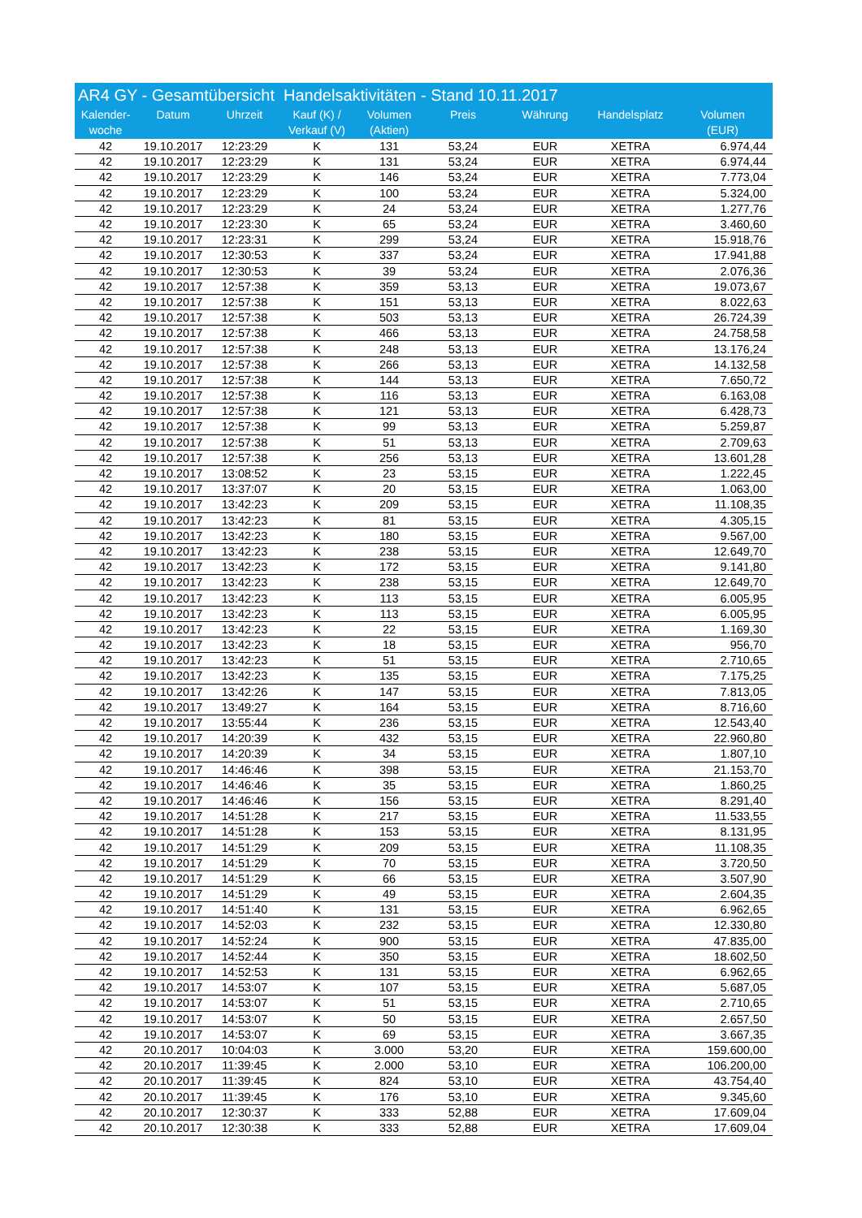AR4 GY - Gesamtübersicht Handelsaktivitäten - Stand 10.11.2017
| Kalender- woche | Datum | Uhrzeit | Kauf (K) / Verkauf (V) | Volumen (Aktien) | Preis | Währung | Handelsplatz | Volumen (EUR) |
| --- | --- | --- | --- | --- | --- | --- | --- | --- |
| 42 | 19.10.2017 | 12:23:29 | K | 131 | 53,24 | EUR | XETRA | 6.974,44 |
| 42 | 19.10.2017 | 12:23:29 | K | 131 | 53,24 | EUR | XETRA | 6.974,44 |
| 42 | 19.10.2017 | 12:23:29 | K | 146 | 53,24 | EUR | XETRA | 7.773,04 |
| 42 | 19.10.2017 | 12:23:29 | K | 100 | 53,24 | EUR | XETRA | 5.324,00 |
| 42 | 19.10.2017 | 12:23:29 | K | 24 | 53,24 | EUR | XETRA | 1.277,76 |
| 42 | 19.10.2017 | 12:23:30 | K | 65 | 53,24 | EUR | XETRA | 3.460,60 |
| 42 | 19.10.2017 | 12:23:31 | K | 299 | 53,24 | EUR | XETRA | 15.918,76 |
| 42 | 19.10.2017 | 12:30:53 | K | 337 | 53,24 | EUR | XETRA | 17.941,88 |
| 42 | 19.10.2017 | 12:30:53 | K | 39 | 53,24 | EUR | XETRA | 2.076,36 |
| 42 | 19.10.2017 | 12:57:38 | K | 359 | 53,13 | EUR | XETRA | 19.073,67 |
| 42 | 19.10.2017 | 12:57:38 | K | 151 | 53,13 | EUR | XETRA | 8.022,63 |
| 42 | 19.10.2017 | 12:57:38 | K | 503 | 53,13 | EUR | XETRA | 26.724,39 |
| 42 | 19.10.2017 | 12:57:38 | K | 466 | 53,13 | EUR | XETRA | 24.758,58 |
| 42 | 19.10.2017 | 12:57:38 | K | 248 | 53,13 | EUR | XETRA | 13.176,24 |
| 42 | 19.10.2017 | 12:57:38 | K | 266 | 53,13 | EUR | XETRA | 14.132,58 |
| 42 | 19.10.2017 | 12:57:38 | K | 144 | 53,13 | EUR | XETRA | 7.650,72 |
| 42 | 19.10.2017 | 12:57:38 | K | 116 | 53,13 | EUR | XETRA | 6.163,08 |
| 42 | 19.10.2017 | 12:57:38 | K | 121 | 53,13 | EUR | XETRA | 6.428,73 |
| 42 | 19.10.2017 | 12:57:38 | K | 99 | 53,13 | EUR | XETRA | 5.259,87 |
| 42 | 19.10.2017 | 12:57:38 | K | 51 | 53,13 | EUR | XETRA | 2.709,63 |
| 42 | 19.10.2017 | 12:57:38 | K | 256 | 53,13 | EUR | XETRA | 13.601,28 |
| 42 | 19.10.2017 | 13:08:52 | K | 23 | 53,15 | EUR | XETRA | 1.222,45 |
| 42 | 19.10.2017 | 13:37:07 | K | 20 | 53,15 | EUR | XETRA | 1.063,00 |
| 42 | 19.10.2017 | 13:42:23 | K | 209 | 53,15 | EUR | XETRA | 11.108,35 |
| 42 | 19.10.2017 | 13:42:23 | K | 81 | 53,15 | EUR | XETRA | 4.305,15 |
| 42 | 19.10.2017 | 13:42:23 | K | 180 | 53,15 | EUR | XETRA | 9.567,00 |
| 42 | 19.10.2017 | 13:42:23 | K | 238 | 53,15 | EUR | XETRA | 12.649,70 |
| 42 | 19.10.2017 | 13:42:23 | K | 172 | 53,15 | EUR | XETRA | 9.141,80 |
| 42 | 19.10.2017 | 13:42:23 | K | 238 | 53,15 | EUR | XETRA | 12.649,70 |
| 42 | 19.10.2017 | 13:42:23 | K | 113 | 53,15 | EUR | XETRA | 6.005,95 |
| 42 | 19.10.2017 | 13:42:23 | K | 113 | 53,15 | EUR | XETRA | 6.005,95 |
| 42 | 19.10.2017 | 13:42:23 | K | 22 | 53,15 | EUR | XETRA | 1.169,30 |
| 42 | 19.10.2017 | 13:42:23 | K | 18 | 53,15 | EUR | XETRA | 956,70 |
| 42 | 19.10.2017 | 13:42:23 | K | 51 | 53,15 | EUR | XETRA | 2.710,65 |
| 42 | 19.10.2017 | 13:42:23 | K | 135 | 53,15 | EUR | XETRA | 7.175,25 |
| 42 | 19.10.2017 | 13:42:26 | K | 147 | 53,15 | EUR | XETRA | 7.813,05 |
| 42 | 19.10.2017 | 13:49:27 | K | 164 | 53,15 | EUR | XETRA | 8.716,60 |
| 42 | 19.10.2017 | 13:55:44 | K | 236 | 53,15 | EUR | XETRA | 12.543,40 |
| 42 | 19.10.2017 | 14:20:39 | K | 432 | 53,15 | EUR | XETRA | 22.960,80 |
| 42 | 19.10.2017 | 14:20:39 | K | 34 | 53,15 | EUR | XETRA | 1.807,10 |
| 42 | 19.10.2017 | 14:46:46 | K | 398 | 53,15 | EUR | XETRA | 21.153,70 |
| 42 | 19.10.2017 | 14:46:46 | K | 35 | 53,15 | EUR | XETRA | 1.860,25 |
| 42 | 19.10.2017 | 14:46:46 | K | 156 | 53,15 | EUR | XETRA | 8.291,40 |
| 42 | 19.10.2017 | 14:51:28 | K | 217 | 53,15 | EUR | XETRA | 11.533,55 |
| 42 | 19.10.2017 | 14:51:28 | K | 153 | 53,15 | EUR | XETRA | 8.131,95 |
| 42 | 19.10.2017 | 14:51:29 | K | 209 | 53,15 | EUR | XETRA | 11.108,35 |
| 42 | 19.10.2017 | 14:51:29 | K | 70 | 53,15 | EUR | XETRA | 3.720,50 |
| 42 | 19.10.2017 | 14:51:29 | K | 66 | 53,15 | EUR | XETRA | 3.507,90 |
| 42 | 19.10.2017 | 14:51:29 | K | 49 | 53,15 | EUR | XETRA | 2.604,35 |
| 42 | 19.10.2017 | 14:51:40 | K | 131 | 53,15 | EUR | XETRA | 6.962,65 |
| 42 | 19.10.2017 | 14:52:03 | K | 232 | 53,15 | EUR | XETRA | 12.330,80 |
| 42 | 19.10.2017 | 14:52:24 | K | 900 | 53,15 | EUR | XETRA | 47.835,00 |
| 42 | 19.10.2017 | 14:52:44 | K | 350 | 53,15 | EUR | XETRA | 18.602,50 |
| 42 | 19.10.2017 | 14:52:53 | K | 131 | 53,15 | EUR | XETRA | 6.962,65 |
| 42 | 19.10.2017 | 14:53:07 | K | 107 | 53,15 | EUR | XETRA | 5.687,05 |
| 42 | 19.10.2017 | 14:53:07 | K | 51 | 53,15 | EUR | XETRA | 2.710,65 |
| 42 | 19.10.2017 | 14:53:07 | K | 50 | 53,15 | EUR | XETRA | 2.657,50 |
| 42 | 19.10.2017 | 14:53:07 | K | 69 | 53,15 | EUR | XETRA | 3.667,35 |
| 42 | 20.10.2017 | 10:04:03 | K | 3.000 | 53,20 | EUR | XETRA | 159.600,00 |
| 42 | 20.10.2017 | 11:39:45 | K | 2.000 | 53,10 | EUR | XETRA | 106.200,00 |
| 42 | 20.10.2017 | 11:39:45 | K | 824 | 53,10 | EUR | XETRA | 43.754,40 |
| 42 | 20.10.2017 | 11:39:45 | K | 176 | 53,10 | EUR | XETRA | 9.345,60 |
| 42 | 20.10.2017 | 12:30:37 | K | 333 | 52,88 | EUR | XETRA | 17.609,04 |
| 42 | 20.10.2017 | 12:30:38 | K | 333 | 52,88 | EUR | XETRA | 17.609,04 |